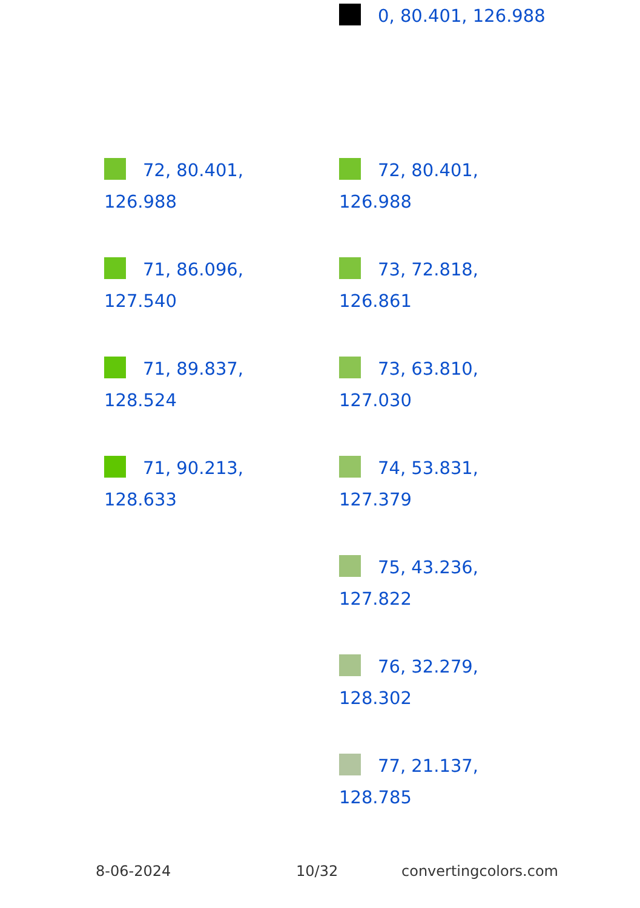0, 80.401, 126.988
72, 80.401, 126.988
72, 80.401, 126.988
71, 86.096, 127.540
73, 72.818, 126.861
71, 89.837, 128.524
73, 63.810, 127.030
71, 90.213, 128.633
74, 53.831, 127.379
75, 43.236, 127.822
76, 32.279, 128.302
77, 21.137, 128.785
8-06-2024 10/32 convertingcolors.com